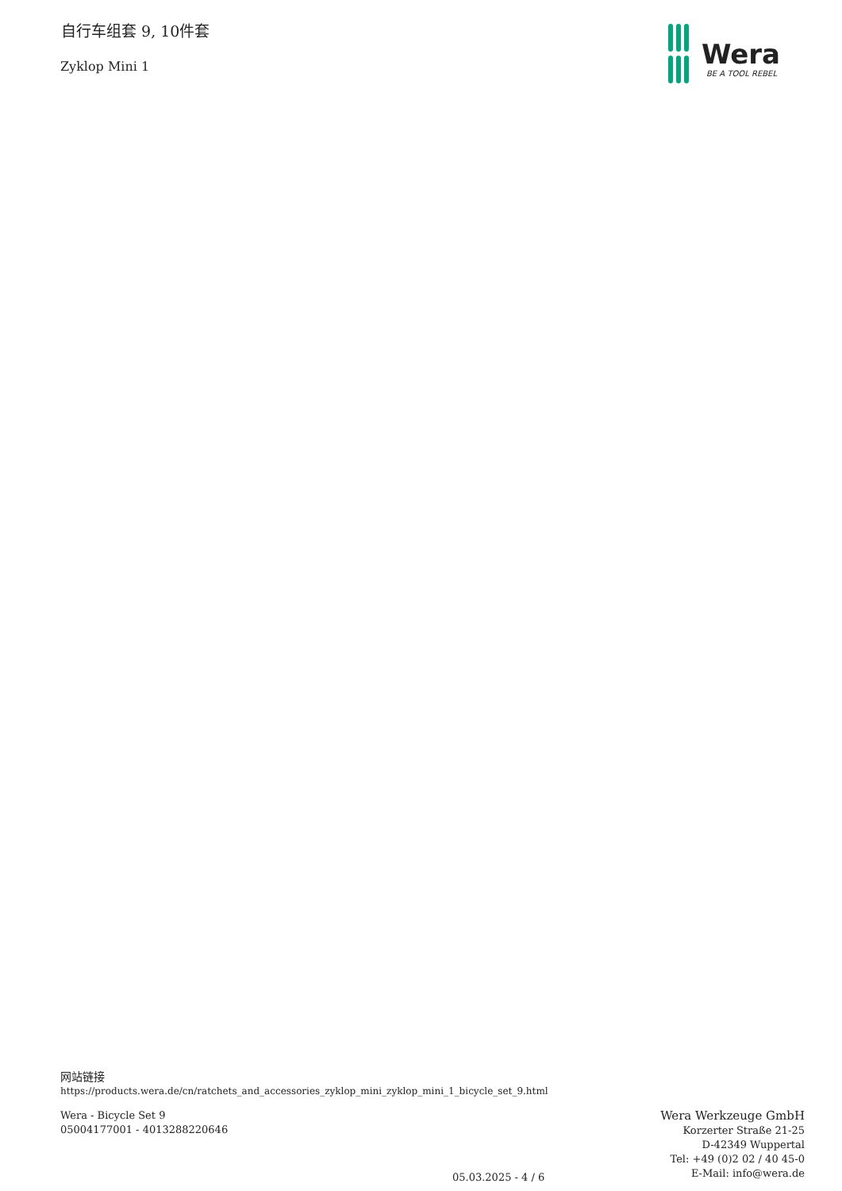自行车组套 9, 10件套
Zyklop Mini 1
Wera
BE A TOOL REBEL
网站链接
https://products.wera.de/cn/ratchets_and_accessories_zyklop_mini_zyklop_mini_1_bicycle_set_9.html
Wera - Bicycle Set 9
05004177001 - 4013288220646
05.03.2025 - 4 / 6
Wera Werkzeuge GmbH
Korzerter Straße 21-25
D-42349 Wuppertal
Tel: +49 (0)2 02 / 40 45-0
E-Mail: info@wera.de